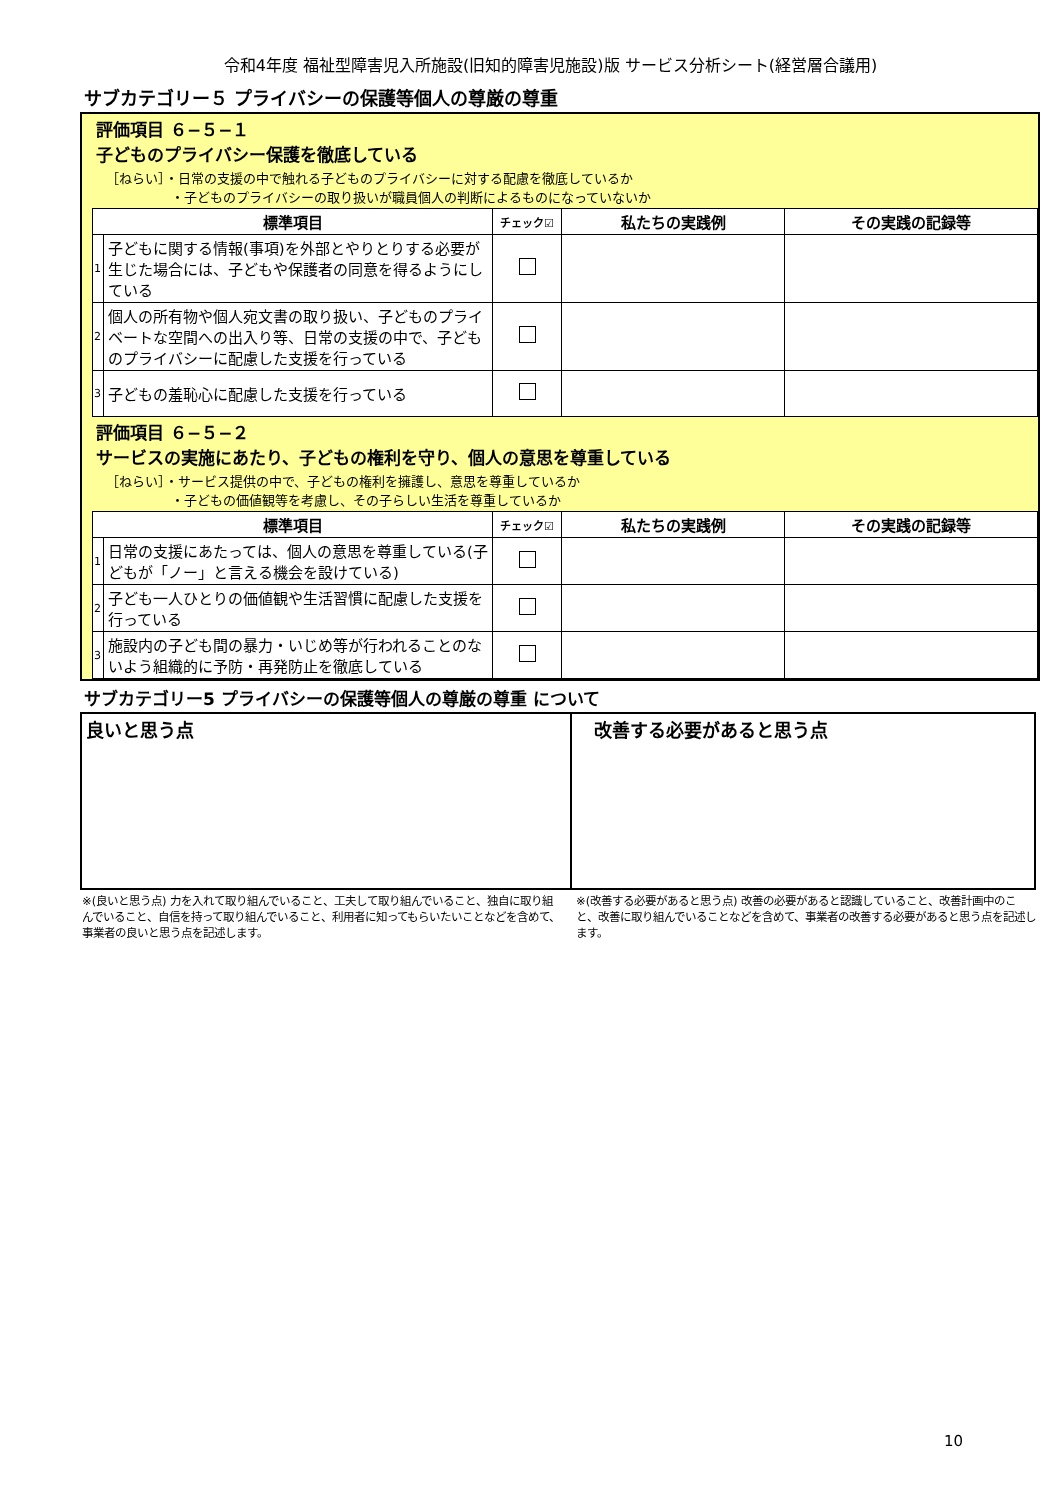令和4年度 福祉型障害児入所施設(旧知的障害児施設)版 サービス分析シート(経営層合議用)
サブカテゴリー５ プライバシーの保護等個人の尊厳の尊重
評価項目 ６−５−１
子どものプライバシー保護を徹底している
［ねらい］・日常の支援の中で触れる子どものプライバシーに対する配慮を徹底しているか
　　　　　・子どものプライバシーの取り扱いが職員個人の判断によるものになっていないか
| 標準項目 | | チェック☑ | 私たちの実践例 | その実践の記録等 |
| --- | --- | --- | --- | --- |
| 1 | 子どもに関する情報(事項)を外部とやりとりする必要が生じた場合には、子どもや保護者の同意を得るようにしている | | | |
| 2 | 個人の所有物や個人宛文書の取り扱い、子どものプライベートな空間への出入り等、日常の支援の中で、子どものプライバシーに配慮した支援を行っている | | | |
| 3 | 子どもの羞恥心に配慮した支援を行っている | | | |
評価項目 ６−５−２
サービスの実施にあたり、子どもの権利を守り、個人の意思を尊重している
［ねらい］・サービス提供の中で、子どもの権利を擁護し、意思を尊重しているか
　　　　　・子どもの価値観等を考慮し、その子らしい生活を尊重しているか
| 標準項目 | | チェック☑ | 私たちの実践例 | その実践の記録等 |
| --- | --- | --- | --- | --- |
| 1 | 日常の支援にあたっては、個人の意思を尊重している(子どもが「ノー」と言える機会を設けている) | | | |
| 2 | 子ども一人ひとりの価値観や生活習慣に配慮した支援を行っている | | | |
| 3 | 施設内の子ども間の暴力・いじめ等が行われることのないよう組織的に予防・再発防止を徹底している | | | |
サブカテゴリー5 プライバシーの保護等個人の尊厳の尊重 について
良いと思う点 　改善する必要があると思う点
※(良いと思う点) 力を入れて取り組んでいること、工夫して取り組んでいること、独自に取り組んでいること、自信を持って取り組んでいること、利用者に知ってもらいたいことなどを含めて、事業者の良いと思う点を記述します。
※(改善する必要があると思う点) 改善の必要があると認識していること、改善計画中のこと、改善に取り組んでいることなどを含めて、事業者の改善する必要があると思う点を記述します。
10